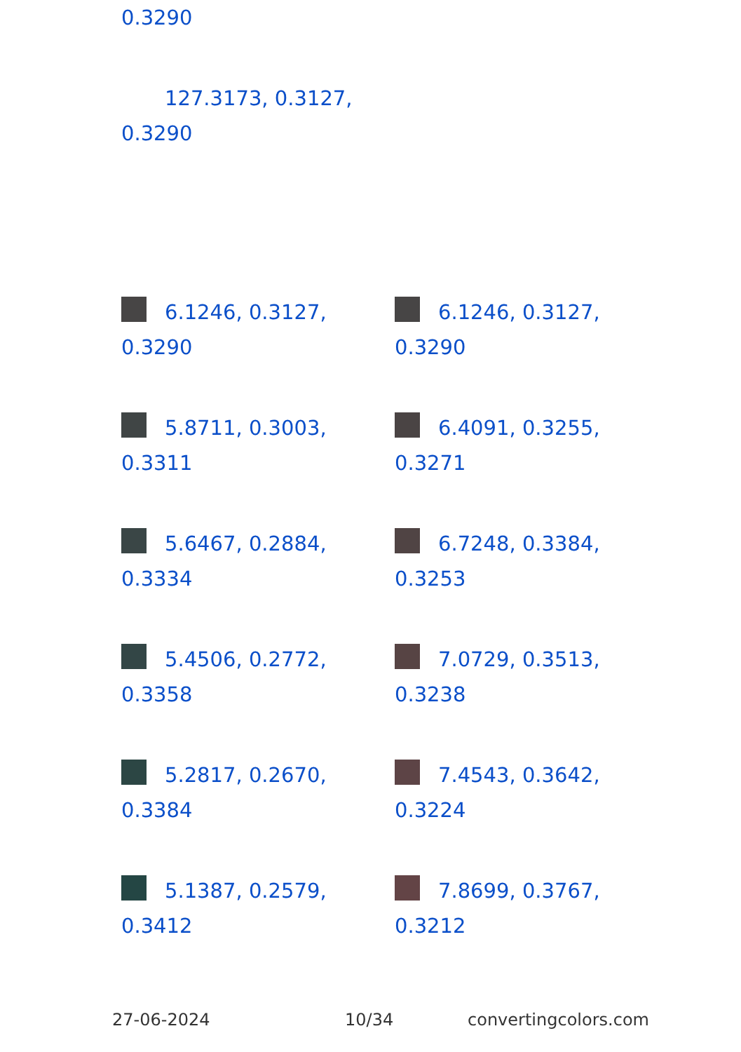0.3290
127.3173, 0.3127, 0.3290
6.1246, 0.3127, 0.3290
6.1246, 0.3127, 0.3290
5.8711, 0.3003, 0.3311
6.4091, 0.3255, 0.3271
5.6467, 0.2884, 0.3334
6.7248, 0.3384, 0.3253
5.4506, 0.2772, 0.3358
7.0729, 0.3513, 0.3238
5.2817, 0.2670, 0.3384
7.4543, 0.3642, 0.3224
5.1387, 0.2579, 0.3412
7.8699, 0.3767, 0.3212
27-06-2024 10/34 convertingcolors.com